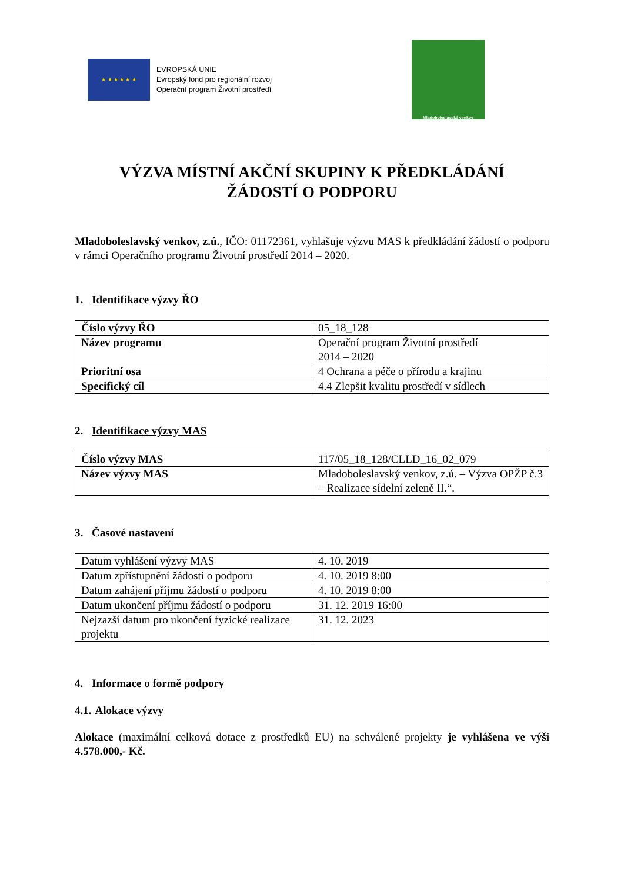★ ★ ★ ★ ★ ★
EVROPSKÁ UNIE
Evropský fond pro regionální rozvoj
Operační program Životní prostředí
Mladoboleslavský venkov
VÝZVA MÍSTNÍ AKČNÍ SKUPINY K PŘEDKLÁDÁNÍ
ŽÁDOSTÍ O PODPORU
Mladoboleslavský venkov, z.ú., IČO: 01172361, vyhlašuje výzvu MAS k předkládání žádostí o podporu v rámci Operačního programu Životní prostředí 2014 – 2020.
1. Identifikace výzvy ŘO
| Číslo výzvy ŘO | 05_18_128 |
| Název programu | Operační program Životní prostředí 2014 – 2020 |
| Prioritní osa | 4 Ochrana a péče o přírodu a krajinu |
| Specifický cíl | 4.4 Zlepšit kvalitu prostředí v sídlech |
2. Identifikace výzvy MAS
| Číslo výzvy MAS | 117/05_18_128/CLLD_16_02_079 |
| Název výzvy MAS | Mladoboleslavský venkov, z.ú. – Výzva OPŽP č.3 – Realizace sídelní zeleně II.“. |
3. Časové nastavení
| Datum vyhlášení výzvy MAS | 4. 10. 2019 |
| Datum zpřístupnění žádosti o podporu | 4. 10. 2019 8:00 |
| Datum zahájení příjmu žádostí o podporu | 4. 10. 2019 8:00 |
| Datum ukončení příjmu žádostí o podporu | 31. 12. 2019 16:00 |
| Nejzazší datum pro ukončení fyzické realizace projektu | 31. 12. 2023 |
4. Informace o formě podpory
4.1. Alokace výzvy
Alokace (maximální celková dotace z prostředků EU) na schválené projekty je vyhlášena ve výši 4.578.000,- Kč.